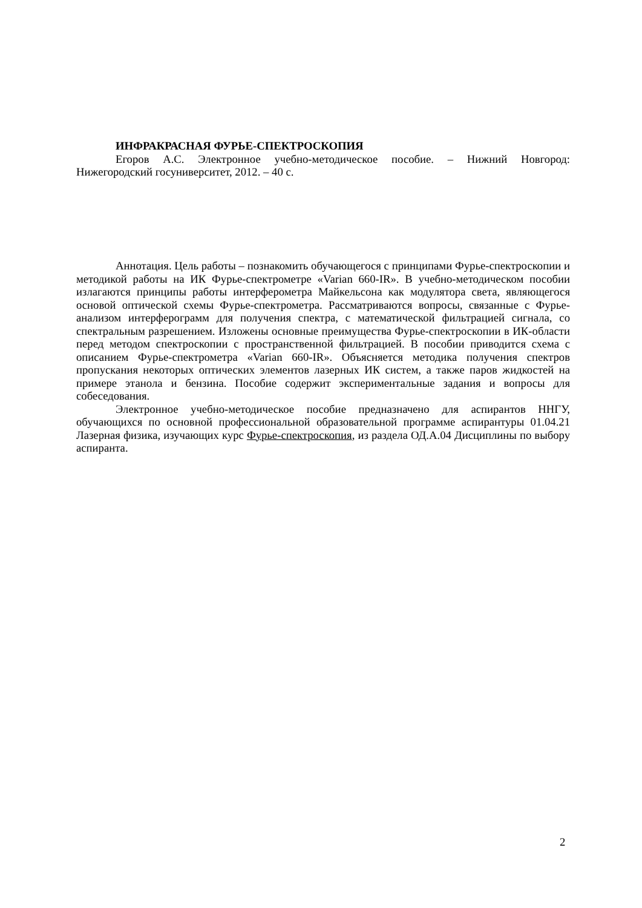ИНФРАКРАСНАЯ ФУРЬЕ-СПЕКТРОСКОПИЯ
Егоров А.С. Электронное учебно-методическое пособие. – Нижний Новгород: Нижегородский госуниверситет, 2012. – 40 с.
Аннотация. Цель работы – познакомить обучающегося с принципами Фурье-спектроскопии и методикой работы на ИК Фурье-спектрометре «Varian 660-IR». В учебно-методическом пособии излагаются принципы работы интерферометра Майкельсона как модулятора света, являющегося основой оптической схемы Фурье-спектрометра. Рассматриваются вопросы, связанные с Фурье-анализом интерферограмм для получения спектра, с математической фильтрацией сигнала, со спектральным разрешением. Изложены основные преимущества Фурье-спектроскопии в ИК-области перед методом спектроскопии с пространственной фильтрацией. В пособии приводится схема с описанием Фурье-спектрометра «Varian 660-IR». Объясняется методика получения спектров пропускания некоторых оптических элементов лазерных ИК систем, а также паров жидкостей на примере этанола и бензина. Пособие содержит экспериментальные задания и вопросы для собеседования.
Электронное учебно-методическое пособие предназначено для аспирантов ННГУ, обучающихся по основной профессиональной образовательной программе аспирантуры 01.04.21 Лазерная физика, изучающих курс Фурье-спектроскопия, из раздела ОД.А.04 Дисциплины по выбору аспиранта.
2